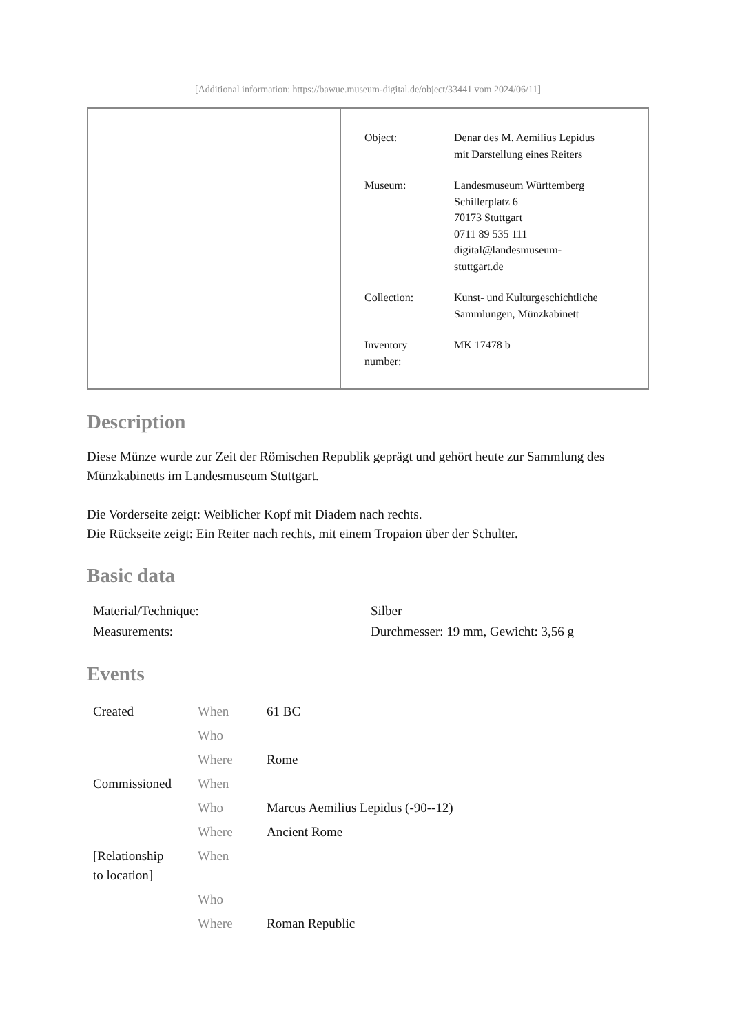[Additional information: https://bawue.museum-digital.de/object/33441 vom 2024/06/11]
| Object: | Denar des M. Aemilius Lepidus mit Darstellung eines Reiters |
| Museum: | Landesmuseum Württemberg Schillerplatz 6 70173 Stuttgart 0711 89 535 111 digital@landesmuseum- stuttgart.de |
| Collection: | Kunst- und Kulturgeschichtliche Sammlungen, Münzkabinett |
| Inventory number: | MK 17478 b |
Description
Diese Münze wurde zur Zeit der Römischen Republik geprägt und gehört heute zur Sammlung des Münzkabinetts im Landesmuseum Stuttgart.
Die Vorderseite zeigt: Weiblicher Kopf mit Diadem nach rechts.
Die Rückseite zeigt: Ein Reiter nach rechts, mit einem Tropaion über der Schulter.
Basic data
| Material/Technique: | Silber |
| Measurements: | Durchmesser: 19 mm, Gewicht: 3,56 g |
Events
| Created | When | 61 BC |
| | Who | |
| | Where | Rome |
| Commissioned | When | |
| | Who | Marcus Aemilius Lepidus (-90--12) |
| | Where | Ancient Rome |
| [Relationship to location] | When | |
| | Who | |
| | Where | Roman Republic |